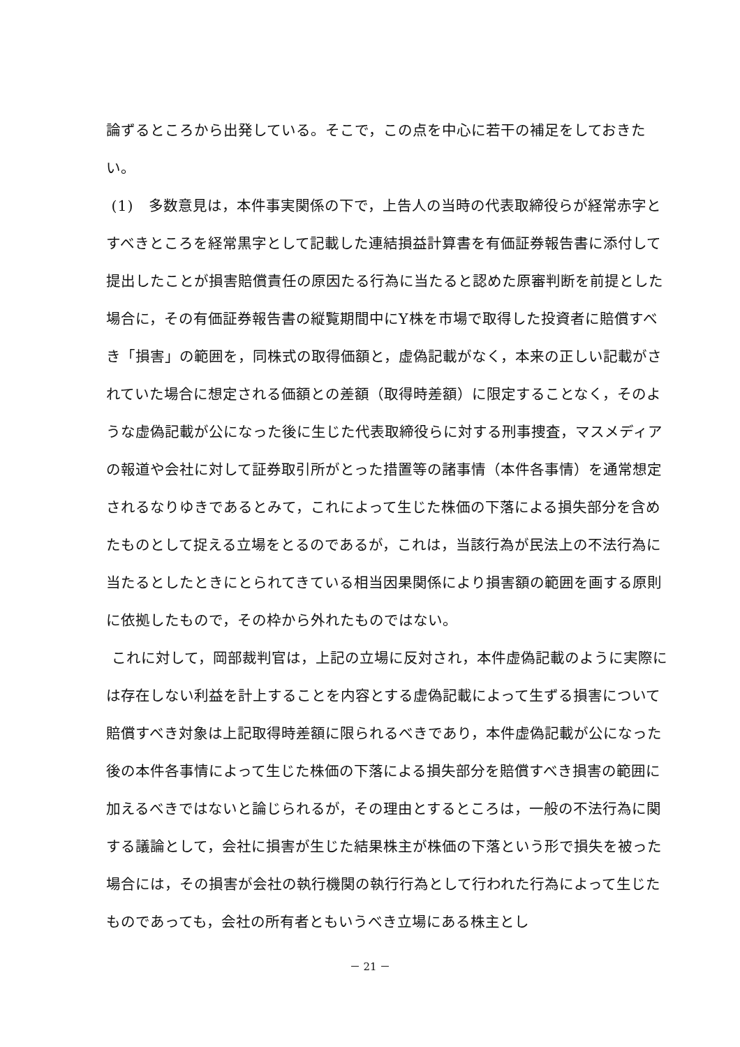論ずるところから出発している。そこで，この点を中心に若干の補足をしておきたい。
(1)　多数意見は，本件事実関係の下で，上告人の当時の代表取締役らが経常赤字とすべきところを経常黒字として記載した連結損益計算書を有価証券報告書に添付して提出したことが損害賠償責任の原因たる行為に当たると認めた原審判断を前提とした場合に，その有価証券報告書の縦覧期間中にY株を市場で取得した投資者に賠償すべき「損害」の範囲を，同株式の取得価額と，虚偽記載がなく，本来の正しい記載がされていた場合に想定される価額との差額（取得時差額）に限定することなく，そのような虚偽記載が公になった後に生じた代表取締役らに対する刑事捜査，マスメディアの報道や会社に対して証券取引所がとった措置等の諸事情（本件各事情）を通常想定されるなりゆきであるとみて，これによって生じた株価の下落による損失部分を含めたものとして捉える立場をとるのであるが，これは，当該行為が民法上の不法行為に当たるとしたときにとられてきている相当因果関係により損害額の範囲を画する原則に依拠したもので，その枠から外れたものではない。
これに対して，岡部裁判官は，上記の立場に反対され，本件虚偽記載のように実際には存在しない利益を計上することを内容とする虚偽記載によって生ずる損害について賠償すべき対象は上記取得時差額に限られるべきであり，本件虚偽記載が公になった後の本件各事情によって生じた株価の下落による損失部分を賠償すべき損害の範囲に加えるべきではないと論じられるが，その理由とするところは，一般の不法行為に関する議論として，会社に損害が生じた結果株主が株価の下落という形で損失を被った場合には，その損害が会社の執行機関の執行行為として行われた行為によって生じたものであっても，会社の所有者ともいうべき立場にある株主とし
－ 21 －